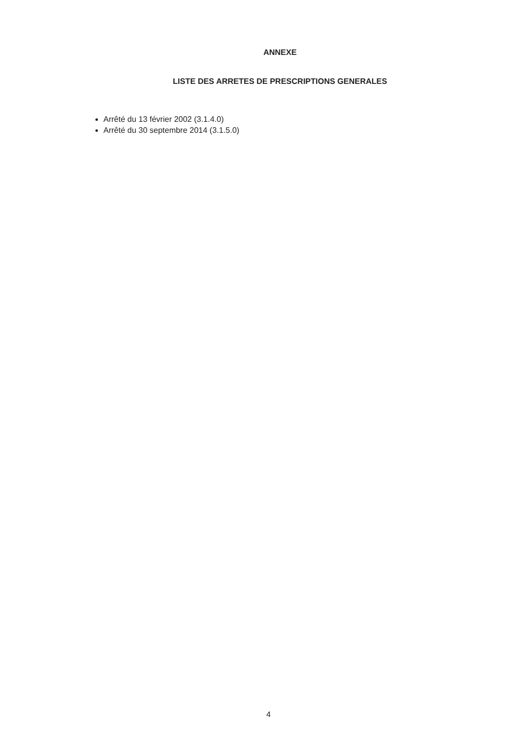ANNEXE
LISTE DES ARRETES DE PRESCRIPTIONS GENERALES
Arrêté du 13 février 2002 (3.1.4.0)
Arrêté du 30 septembre 2014 (3.1.5.0)
4